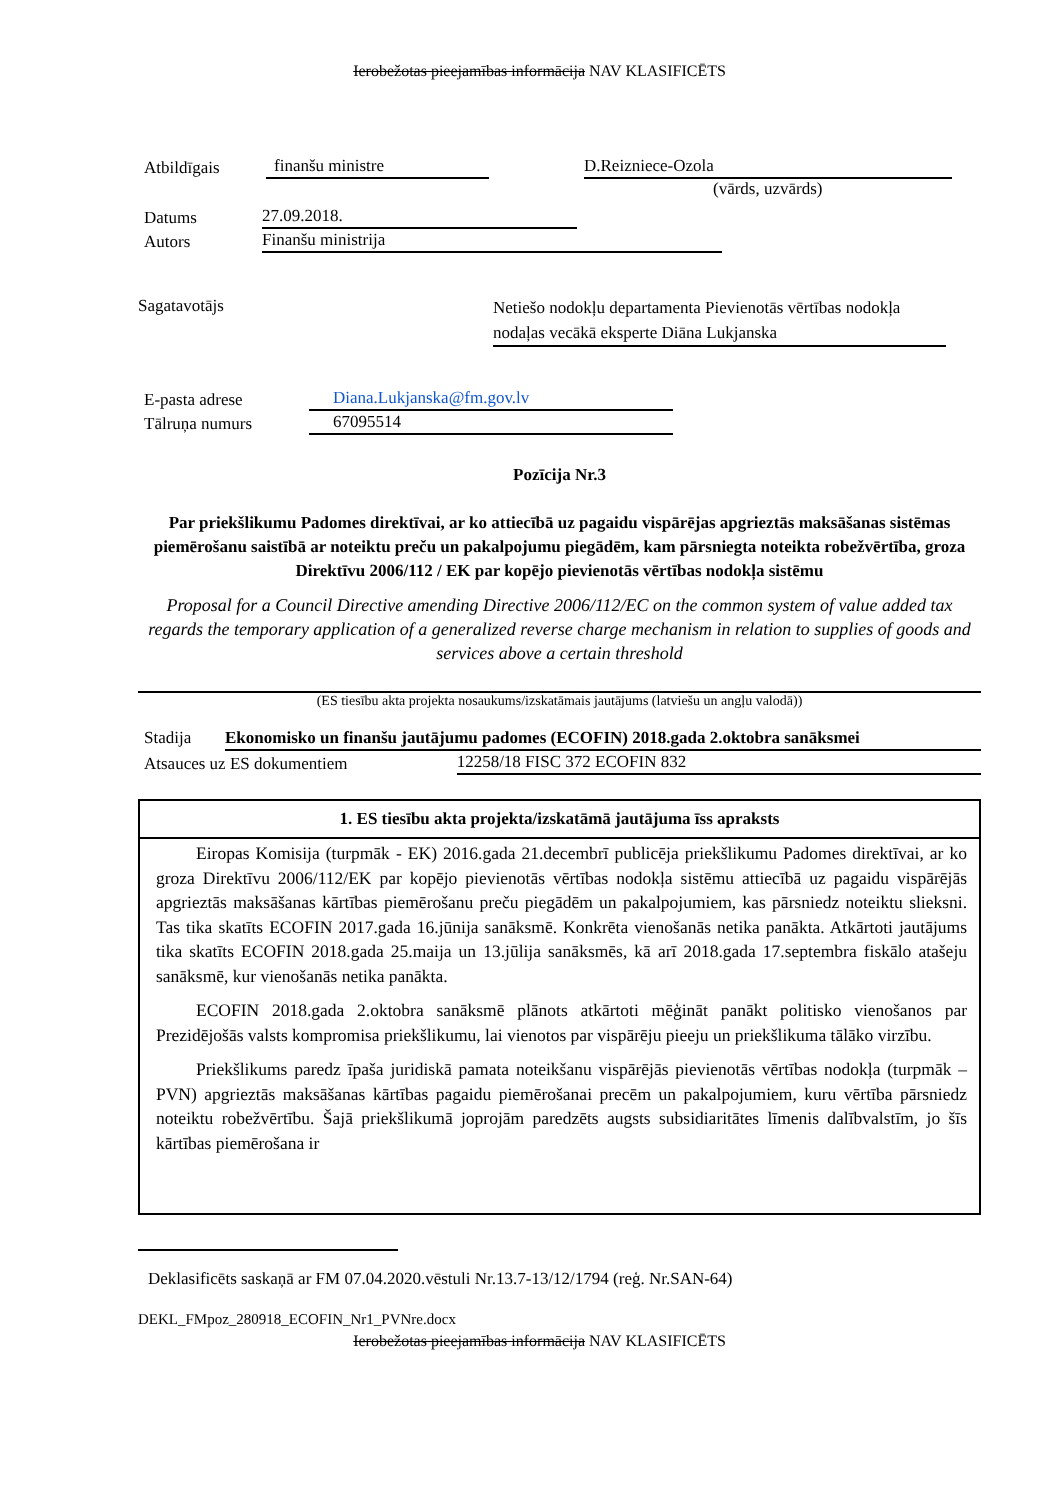Ierobežotas pieejamības informācija NAV KLASIFICĒTS
Atbildīgais finanšu ministre D.Reizniece-Ozola
(vārds, uzvārds)
Datums 27.09.2018.
Autors Finanšu ministrija
Sagatavotājs Netiešo nodokļu departamenta Pievienotās vērtības nodokļa nodaļas vecākā eksperte Diāna Lukjanska
E-pasta adrese Diana.Lukjanska@fm.gov.lv
Tālruņa numurs 67095514
Pozīcija Nr.3
Par priekšlikumu Padomes direktīvai, ar ko attiecībā uz pagaidu vispārējas apgrieztās maksāšanas sistēmas piemērošanu saistībā ar noteiktu preču un pakalpojumu piegādēm, kam pārsniegta noteikta robežvērtība, groza Direktīvu 2006/112 / EK par kopējo pievienotās vērtības nodokļa sistēmu
Proposal for a Council Directive amending Directive 2006/112/EC on the common system of value added tax regards the temporary application of a generalized reverse charge mechanism in relation to supplies of goods and services above a certain threshold
(ES tiesību akta projekta nosaukums/izskatāmais jautājums (latviešu un angļu valodā))
Stadija Ekonomisko un finanšu jautājumu padomes (ECOFIN) 2018.gada 2.oktobra sanāksmei
Atsauces uz ES dokumentiem 12258/18 FISC 372 ECOFIN 832
1. ES tiesību akta projekta/izskatāmā jautājuma īss apraksts
Eiropas Komisija (turpmāk - EK) 2016.gada 21.decembrī publicēja priekšlikumu Padomes direktīvai, ar ko groza Direktīvu 2006/112/EK par kopējo pievienotās vērtības nodokļa sistēmu attiecībā uz pagaidu vispārējās apgrieztās maksāšanas kārtības piemērošanu preču piegādēm un pakalpojumiem, kas pārsniedz noteiktu slieksni. Tas tika skatīts ECOFIN 2017.gada 16.jūnija sanāksmē. Konkrēta vienošanās netika panākta. Atkārtoti jautājums tika skatīts ECOFIN 2018.gada 25.maija un 13.jūlija sanāksmēs, kā arī 2018.gada 17.septembra fiskālo atašeju sanāksmē, kur vienošanās netika panākta.
ECOFIN 2018.gada 2.oktobra sanāksmē plānots atkārtoti mēģināt panākt politisko vienošanos par Prezidējošās valsts kompromisa priekšlikumu, lai vienotos par vispārēju pieeju un priekšlikuma tālāko virzību.
Priekšlikums paredz īpaša juridiskā pamata noteikšanu vispārējās pievienotās vērtības nodokļa (turpmāk – PVN) apgrieztās maksāšanas kārtības pagaidu piemērošanai precēm un pakalpojumiem, kuru vērtība pārsniedz noteiktu robežvērtību. Šajā priekšlikumā joprojām paredzēts augsts subsidiaritātes līmenis dalībvalstīm, jo šīs kārtības piemērošana ir
Deklasificēts saskaņā ar FM 07.04.2020.vēstuli Nr.13.7-13/12/1794 (reģ. Nr.SAN-64)
DEKL_FMpoz_280918_ECOFIN_Nr1_PVNre.docx
Ierobežotas pieejamības informācija NAV KLASIFICĒTS